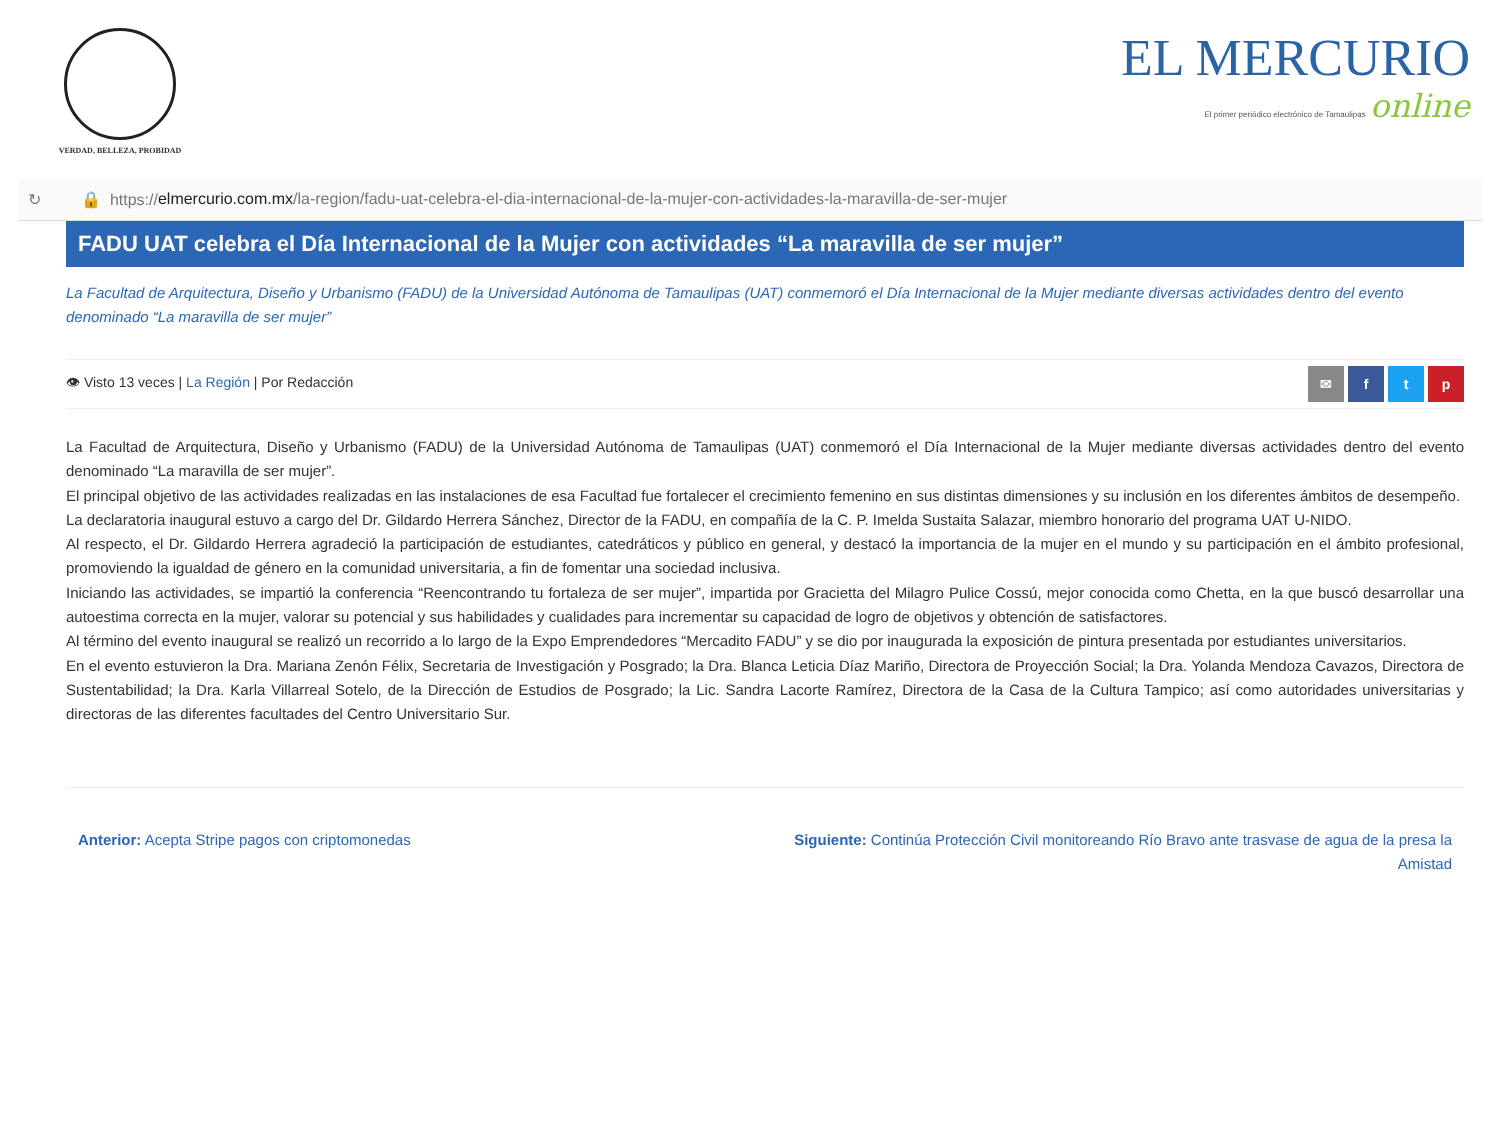VERDAD, BELLEZA, PROBIDAD
EL MERCURIO
El primer periódico electrónico de Tamaulipas online
↻ 🔒 https:// elmercurio.com.mx /la-region/fadu-uat-celebra-el-dia-internacional-de-la-mujer-con-actividades-la-maravilla-de-ser-mujer
FADU UAT celebra el Día Internacional de la Mujer con actividades “La maravilla de ser mujer”
La Facultad de Arquitectura, Diseño y Urbanismo (FADU) de la Universidad Autónoma de Tamaulipas (UAT) conmemoró el Día Internacional de la Mujer mediante diversas actividades dentro del evento denominado “La maravilla de ser mujer”
👁 Visto 13 veces | La Región | Por Redacción
✉ ftp
La Facultad de Arquitectura, Diseño y Urbanismo (FADU) de la Universidad Autónoma de Tamaulipas (UAT) conmemoró el Día Internacional de la Mujer mediante diversas actividades dentro del evento denominado “La maravilla de ser mujer”.
El principal objetivo de las actividades realizadas en las instalaciones de esa Facultad fue fortalecer el crecimiento femenino en sus distintas dimensiones y su inclusión en los diferentes ámbitos de desempeño.
La declaratoria inaugural estuvo a cargo del Dr. Gildardo Herrera Sánchez, Director de la FADU, en compañía de la C. P. Imelda Sustaita Salazar, miembro honorario del programa UAT U-NIDO.
Al respecto, el Dr. Gildardo Herrera agradeció la participación de estudiantes, catedráticos y público en general, y destacó la importancia de la mujer en el mundo y su participación en el ámbito profesional, promoviendo la igualdad de género en la comunidad universitaria, a fin de fomentar una sociedad inclusiva.
Iniciando las actividades, se impartió la conferencia “Reencontrando tu fortaleza de ser mujer”, impartida por Gracietta del Milagro Pulice Cossú, mejor conocida como Chetta, en la que buscó desarrollar una autoestima correcta en la mujer, valorar su potencial y sus habilidades y cualidades para incrementar su capacidad de logro de objetivos y obtención de satisfactores.
Al término del evento inaugural se realizó un recorrido a lo largo de la Expo Emprendedores “Mercadito FADU” y se dio por inaugurada la exposición de pintura presentada por estudiantes universitarios.
En el evento estuvieron la Dra. Mariana Zenón Félix, Secretaria de Investigación y Posgrado; la Dra. Blanca Leticia Díaz Mariño, Directora de Proyección Social; la Dra. Yolanda Mendoza Cavazos, Directora de Sustentabilidad; la Dra. Karla Villarreal Sotelo, de la Dirección de Estudios de Posgrado; la Lic. Sandra Lacorte Ramírez, Directora de la Casa de la Cultura Tampico; así como autoridades universitarias y directoras de las diferentes facultades del Centro Universitario Sur.
Anterior: Acepta Stripe pagos con criptomonedas
Siguiente: Continúa Protección Civil monitoreando Río Bravo ante trasvase de agua de la presa la Amistad